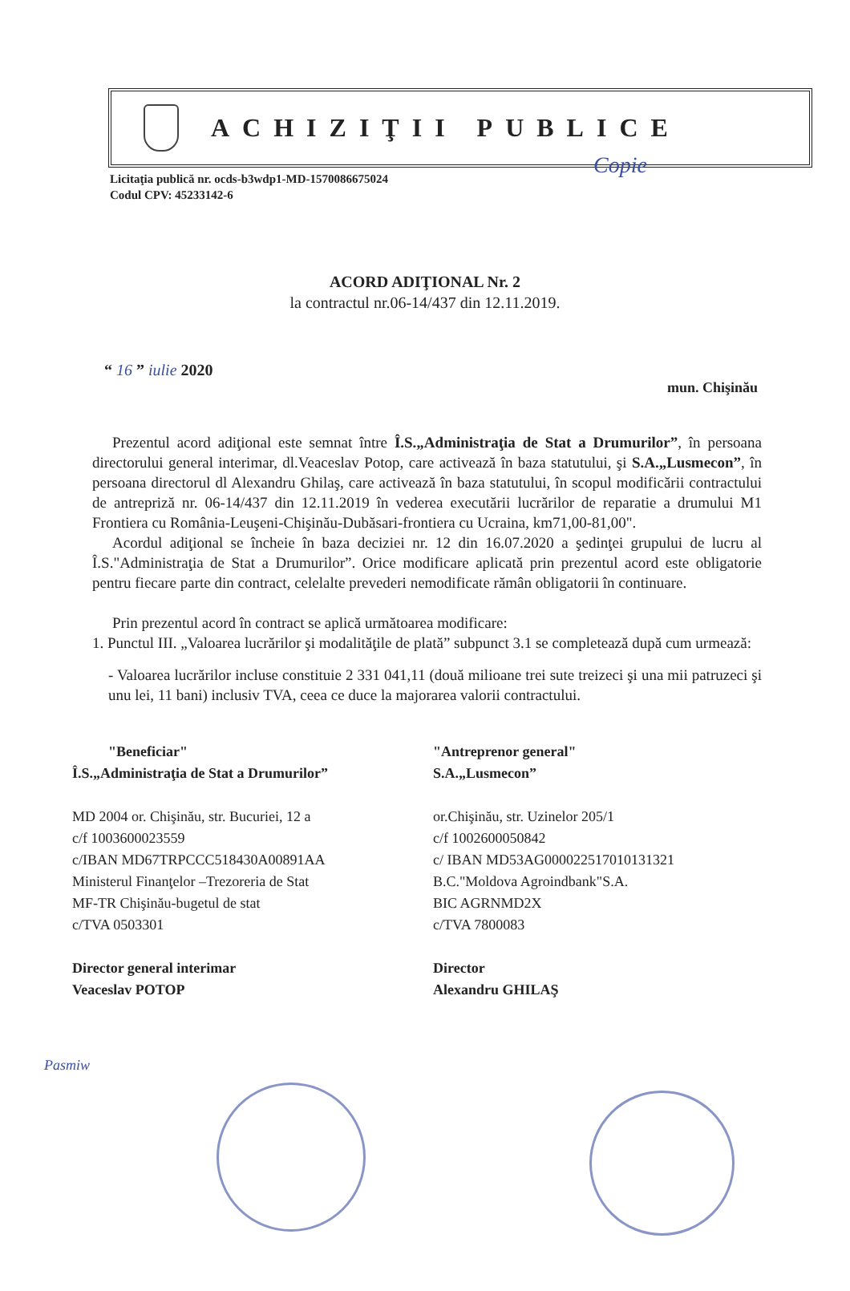Copie
ACHIZIŢII PUBLICE
Licitaţia publică nr. ocds-b3wdp1-MD-1570086675024
Codul CPV: 45233142-6
ACORD ADIŢIONAL Nr. 2
la contractul nr.06-14/437 din 12.11.2019.
“ 16 ” iulie 2020
mun. Chişinău
Prezentul acord adiţional este semnat între Î.S.„Administraţia de Stat a Drumurilor”, în persoana directorului general interimar, dl.Veaceslav Potop, care activează în baza statutului, şi S.A.„Lusmecon”, în persoana directorul dl Alexandru Ghilaş, care activează în baza statutului, în scopul modificării contractului de antrepriză nr. 06-14/437 din 12.11.2019 în vederea executării lucrărilor de reparatie a drumului M1 Frontiera cu România-Leuşeni-Chişinău-Dubăsari-frontiera cu Ucraina, km71,00-81,00".
Acordul adiţional se încheie în baza deciziei nr. 12 din 16.07.2020 a şedinţei grupului de lucru al Î.S."Administraţia de Stat a Drumurilor”. Orice modificare aplicată prin prezentul acord este obligatorie pentru fiecare parte din contract, celelalte prevederi nemodificate rămân obligatorii în continuare.
Prin prezentul acord în contract se aplică următoarea modificare:
1. Punctul III. „Valoarea lucrărilor şi modalităţile de plată” subpunct 3.1 se completează după cum urmează:
- Valoarea lucrărilor incluse constituie 2 331 041,11 (două milioane trei sute treizeci şi una mii patruzeci şi unu lei, 11 bani) inclusiv TVA, ceea ce duce la majorarea valorii contractului.
"Beneficiar"
Î.S.„Administraţia de Stat a Drumurilor”
MD 2004 or. Chişinău, str. Bucuriei, 12 a
c/f 1003600023559
c/IBAN MD67TRPCCC518430A00891AA
Ministerul Finanţelor –Trezoreria de Stat
MF-TR Chişinău-bugetul de stat
c/TVA 0503301
Director general interimar
Veaceslav POTOP
"Antreprenor general"
S.A.„Lusmecon”
or.Chişinău, str. Uzinelor 205/1
c/f 1002600050842
c/ IBAN MD53AG000022517010131321
B.C."Moldova Agroindbank"S.A.
BIC AGRNMD2X
c/TVA 7800083
Director
Alexandru GHILAŞ
Pasmiw